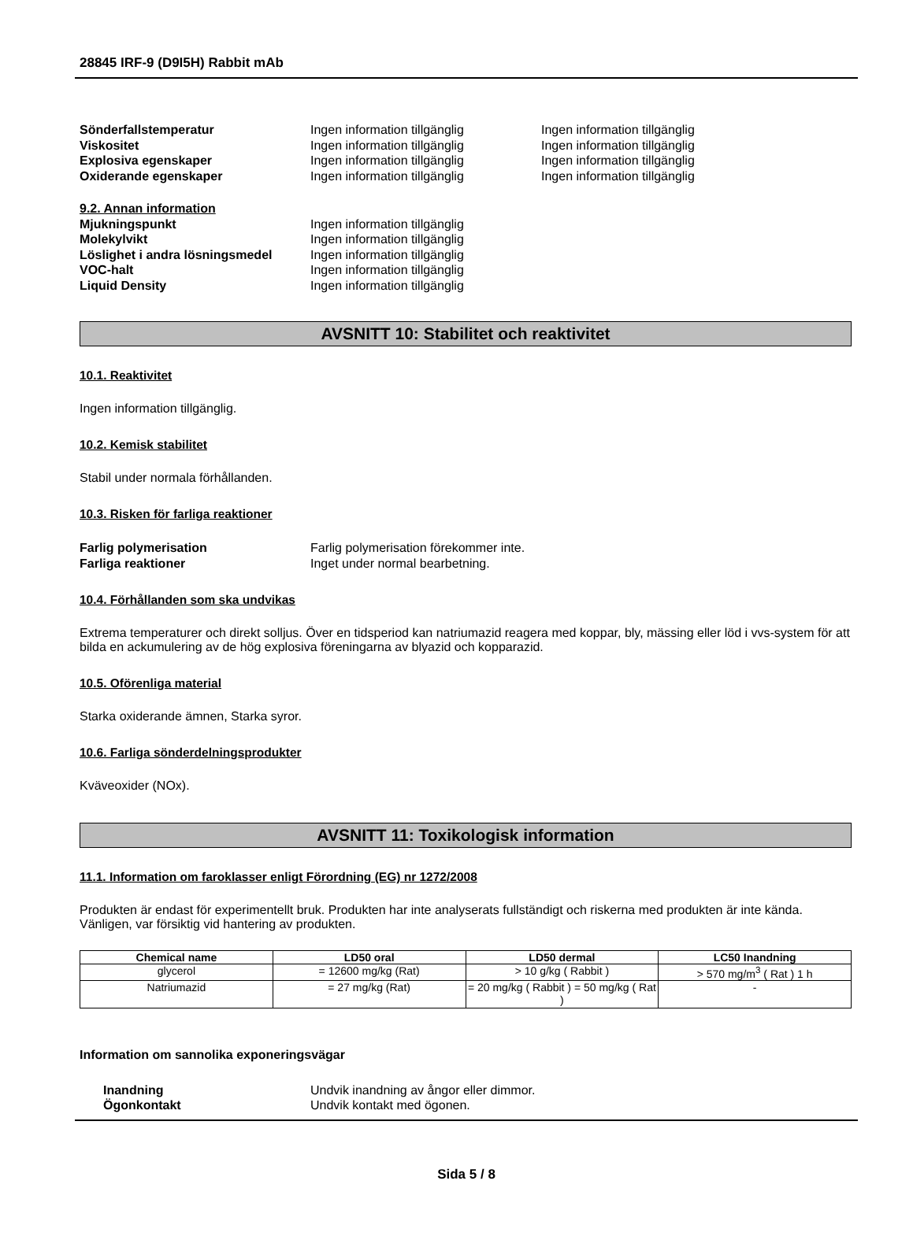28845 IRF-9 (D9I5H) Rabbit mAb
Sönderfallstemperatur Ingen information tillgänglig Ingen information tillgänglig
Viskositet Ingen information tillgänglig Ingen information tillgänglig
Explosiva egenskaper Ingen information tillgänglig Ingen information tillgänglig
Oxiderande egenskaper Ingen information tillgänglig Ingen information tillgänglig
9.2. Annan information
Mjukningspunkt Ingen information tillgänglig
Molekylvikt Ingen information tillgänglig
Löslighet i andra lösningsmedel
Ingen information tillgänglig
VOC-halt Ingen information tillgänglig
Liquid Density Ingen information tillgänglig
AVSNITT 10: Stabilitet och reaktivitet
10.1. Reaktivitet
Ingen information tillgänglig.
10.2. Kemisk stabilitet
Stabil under normala förhållanden.
10.3. Risken för farliga reaktioner
Farlig polymerisation Farlig polymerisation förekommer inte.
Farliga reaktioner Inget under normal bearbetning.
10.4. Förhållanden som ska undvikas
Extrema temperaturer och direkt solljus. Över en tidsperiod kan natriumazid reagera med koppar, bly, mässing eller löd i vvs-system för att bilda en ackumulering av de hög explosiva föreningarna av blyazid och kopparazid.
10.5. Oförenliga material
Starka oxiderande ämnen, Starka syror.
10.6. Farliga sönderdelningsprodukter
Kväveoxider (NOx).
AVSNITT 11: Toxikologisk information
11.1. Information om faroklasser enligt Förordning (EG) nr 1272/2008
Produkten är endast för experimentellt bruk. Produkten har inte analyserats fullständigt och riskerna med produkten är inte kända. Vänligen, var försiktig vid hantering av produkten.
| Chemical name | LD50 oral | LD50 dermal | LC50 Inandning |
| --- | --- | --- | --- |
| glycerol | = 12600 mg/kg (Rat) | > 10 g/kg ( Rabbit ) | > 570 mg/m<sup>3</sup> ( Rat ) 1 h |
| Natriumazid | = 27 mg/kg (Rat) | = 20 mg/kg ( Rabbit ) = 50 mg/kg ( Rat ) | - |
Information om sannolika exponeringsvägar
Inandning Undvik inandning av ångor eller dimmor.
Ögonkontakt Undvik kontakt med ögonen.
Sida 5 / 8